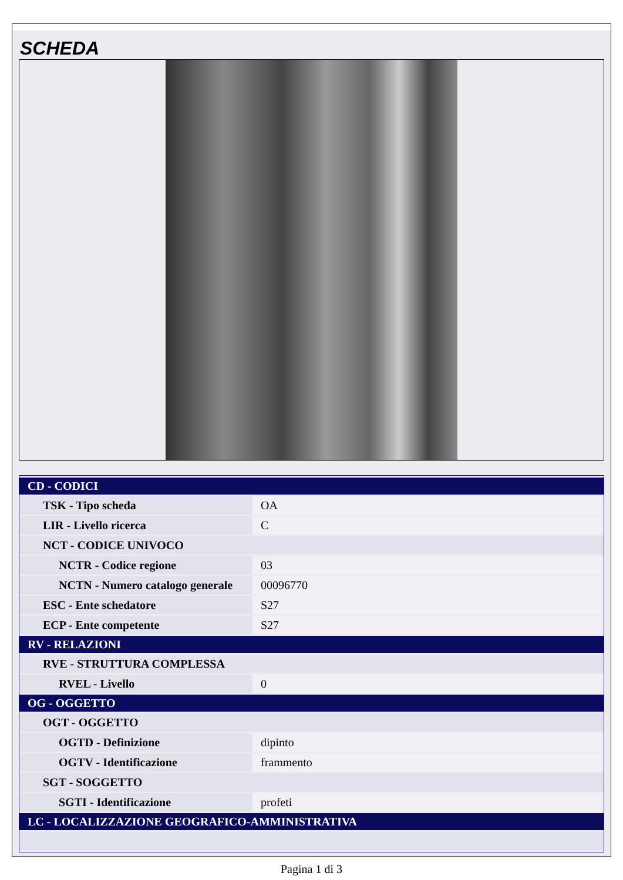SCHEDA
| CD - CODICI | |
| TSK - Tipo scheda | OA |
| LIR - Livello ricerca | C |
| NCT - CODICE UNIVOCO | |
| NCTR - Codice regione | 03 |
| NCTN - Numero catalogo generale | 00096770 |
| ESC - Ente schedatore | S27 |
| ECP - Ente competente | S27 |
| RV - RELAZIONI | |
| RVE - STRUTTURA COMPLESSA | |
| RVEL - Livello | 0 |
| OG - OGGETTO | |
| OGT - OGGETTO | |
| OGTD - Definizione | dipinto |
| OGTV - Identificazione | frammento |
| SGT - SOGGETTO | |
| SGTI - Identificazione | profeti |
| LC - LOCALIZZAZIONE GEOGRAFICO-AMMINISTRATIVA | |
Pagina 1 di 3